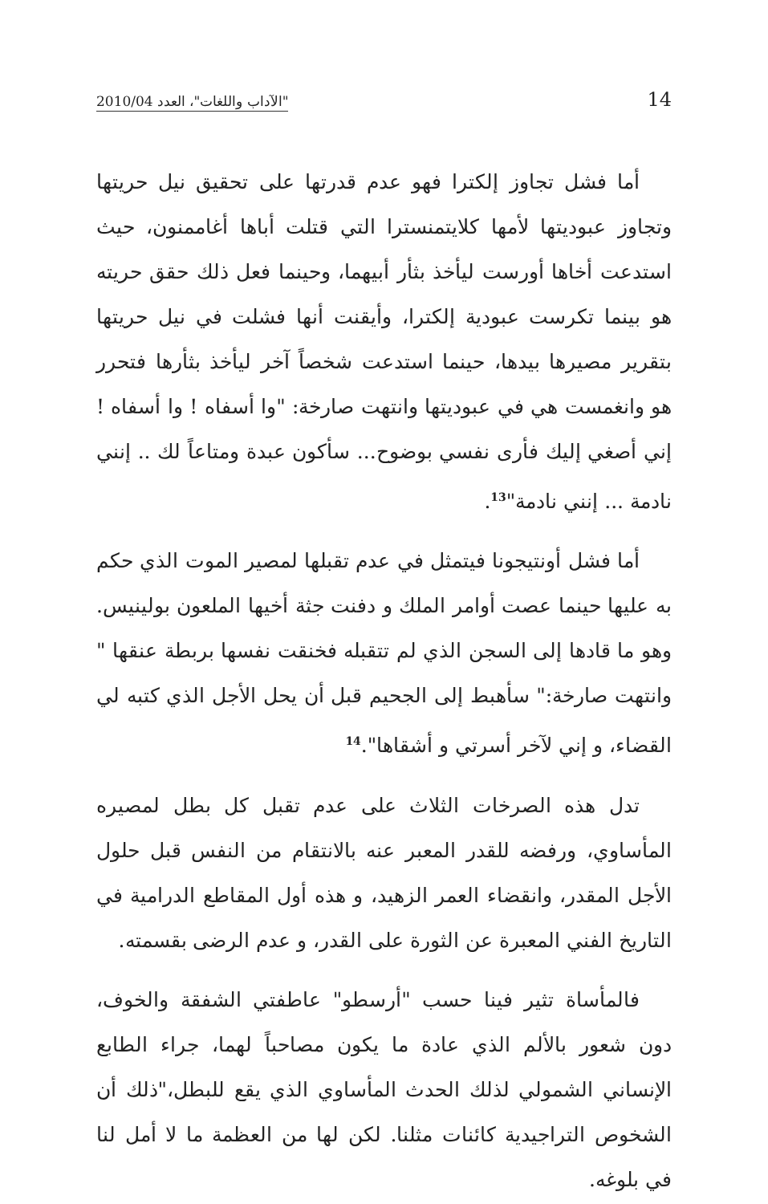14 "الآداب واللغات"، العدد 2010/04
أما فشل تجاوز إلكترا فهو عدم قدرتها على تحقيق نيل حريتها وتجاوز عبوديتها لأمها كلايتمنسترا التي قتلت أباها أغاممنون، حيث استدعت أخاها أورست ليأخذ بثأر أبيهما، وحينما فعل ذلك حقق حريته هو بينما تكرست عبودية إلكترا، وأيقنت أنها فشلت في نيل حريتها بتقرير مصيرها بيدها، حينما استدعت شخصاً آخر ليأخذ بثأرها فتحرر هو وانغمست هي في عبوديتها وانتهت صارخة: "وا أسفاه ! وا أسفاه ! إني أصغي إليك فأرى نفسي بوضوح... سأكون عبدة ومتاعاً لك .. إنني نادمة ... إنني نادمة"<sup>13</sup>.
أما فشل أونتيجونا فيتمثل في عدم تقبلها لمصير الموت الذي حكم به عليها حينما عصت أوامر الملك و دفنت جثة أخيها الملعون بولينيس. وهو ما قادها إلى السجن الذي لم تتقبله فخنقت نفسها بربطة عنقها " وانتهت صارخة:" سأهبط إلى الجحيم قبل أن يحل الأجل الذي كتبه لي القضاء، و إني لآخر أسرتي و أشقاها".<sup>14</sup>
تدل هذه الصرخات الثلاث على عدم تقبل كل بطل لمصيره المأساوي، ورفضه للقدر المعبر عنه بالانتقام من النفس قبل حلول الأجل المقدر، وانقضاء العمر الزهيد، و هذه أول المقاطع الدرامية في التاريخ الفني المعبرة عن الثورة على القدر، و عدم الرضى بقسمته.
فالمأساة تثير فينا حسب "أرسطو" عاطفتي الشفقة والخوف، دون شعور بالألم الذي عادة ما يكون مصاحباً لهما، جراء الطابع الإنساني الشمولي لذلك الحدث المأساوي الذي يقع للبطل،"ذلك أن الشخوص التراجيدية كائنات مثلنا. لكن لها من العظمة ما لا أمل لنا في بلوغه.